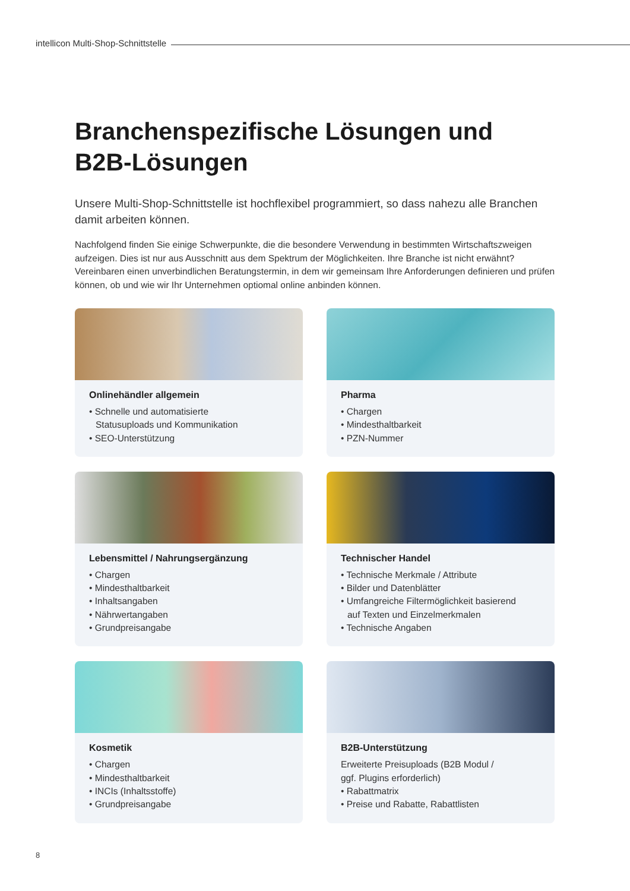intellicon Multi-Shop-Schnittstelle
Branchenspezifische Lösungen und B2B-Lösungen
Unsere Multi-Shop-Schnittstelle ist hochflexibel programmiert, so dass nahezu alle Branchen damit arbeiten können.
Nachfolgend finden Sie einige Schwerpunkte, die die besondere Verwendung in bestimmten Wirtschaftszweigen aufzeigen. Dies ist nur aus Ausschnitt aus dem Spektrum der Möglichkeiten. Ihre Branche ist nicht erwähnt? Vereinbaren einen unverbindlichen Beratungstermin, in dem wir gemeinsam Ihre Anforderungen definieren und prüfen können, ob und wie wir Ihr Unternehmen optiomal online anbinden können.
Onlinehändler allgemein
• Schnelle und automatisierte
Statusuploads und Kommunikation
• SEO-Unterstützung
Pharma
• Chargen
• Mindesthaltbarkeit
• PZN-Nummer
Lebensmittel / Nahrungsergänzung
• Chargen
• Mindesthaltbarkeit
• Inhaltsangaben
• Nährwertangaben
• Grundpreisangabe
Technischer Handel
• Technische Merkmale / Attribute
• Bilder und Datenblätter
• Umfangreiche Filtermöglichkeit basierend
auf Texten und Einzelmerkmalen
• Technische Angaben
Kosmetik
• Chargen
• Mindesthaltbarkeit
• INCIs (Inhaltsstoffe)
• Grundpreisangabe
B2B-Unterstützung
Erweiterte Preisuploads (B2B Modul /
ggf. Plugins erforderlich)
• Rabattmatrix
• Preise und Rabatte, Rabattlisten
8